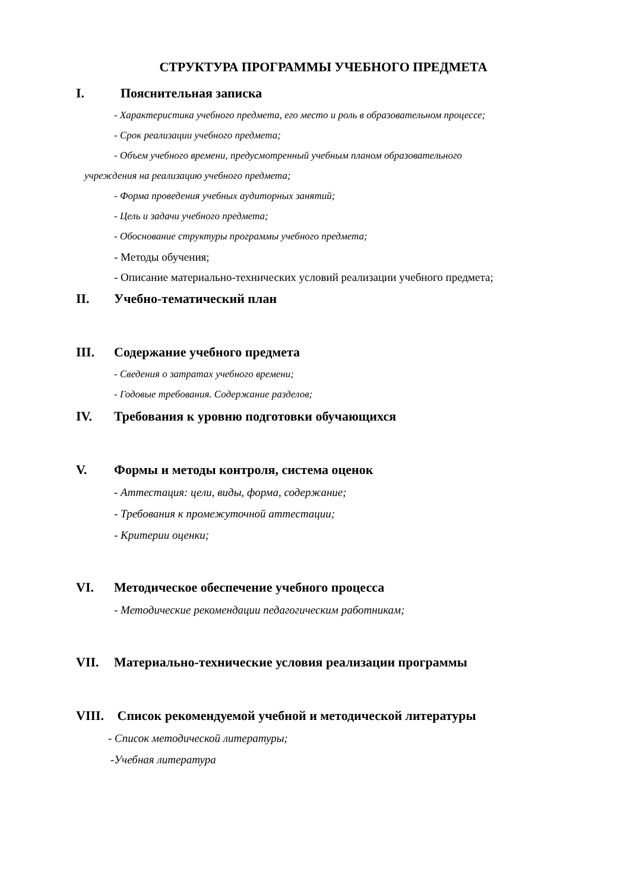СТРУКТУРА ПРОГРАММЫ УЧЕБНОГО ПРЕДМЕТА
I. Пояснительная записка
- Характеристика учебного предмета, его место и роль в образовательном процессе;
- Срок реализации учебного предмета;
- Объем учебного времени, предусмотренный учебным планом образовательного
учреждения на реализацию учебного предмета;
- Форма проведения учебных аудиторных занятий;
- Цель и задачи учебного предмета;
- Обоснование структуры программы учебного предмета;
- Методы обучения;
- Описание материально-технических условий реализации учебного предмета;
II. Учебно-тематический план
III. Содержание учебного предмета
- Сведения о затратах учебного времени;
- Годовые требования. Содержание разделов;
IV. Требования к уровню подготовки обучающихся
V. Формы и методы контроля, система оценок
- Аттестация: цели, виды, форма, содержание;
- Требования к промежуточной аттестации;
- Критерии оценки;
VI. Методическое обеспечение учебного процесса
- Методические рекомендации педагогическим работникам;
VII. Материально-технические условия реализации программы
VIII. Список рекомендуемой учебной и методической литературы
- Список методической литературы;
-Учебная литература